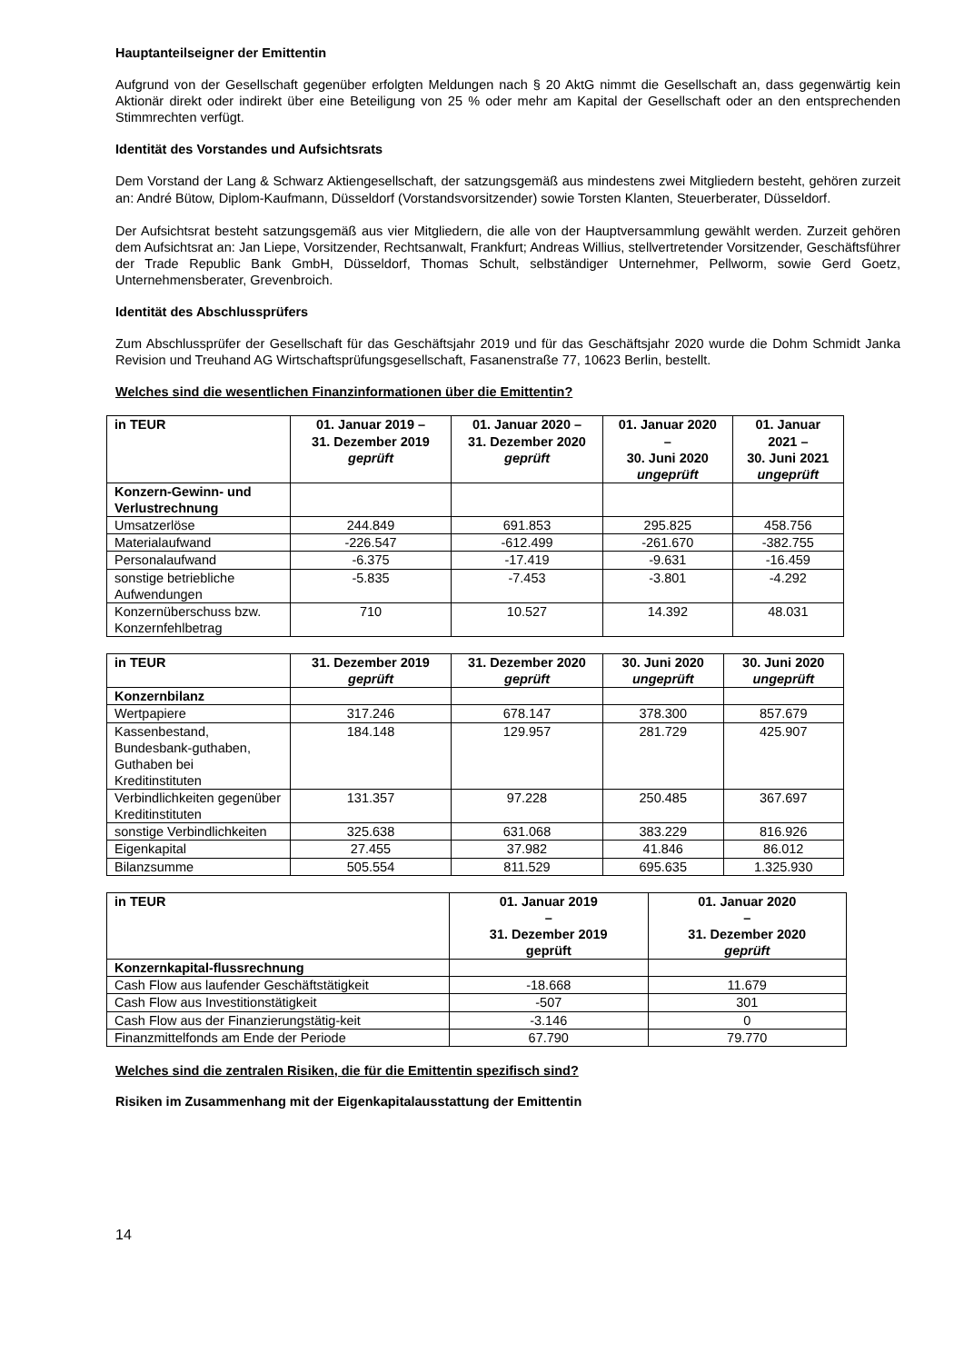Hauptanteilseigner der Emittentin
Aufgrund von der Gesellschaft gegenüber erfolgten Meldungen nach § 20 AktG nimmt die Gesellschaft an, dass gegenwärtig kein Aktionär direkt oder indirekt über eine Beteiligung von 25 % oder mehr am Kapital der Gesellschaft oder an den entsprechenden Stimmrechten verfügt.
Identität des Vorstandes und Aufsichtsrats
Dem Vorstand der Lang & Schwarz Aktiengesellschaft, der satzungsgemäß aus mindestens zwei Mitgliedern besteht, gehören zurzeit an: André Bütow, Diplom-Kaufmann, Düsseldorf (Vorstandsvorsitzender) sowie Torsten Klanten, Steuerberater, Düsseldorf.
Der Aufsichtsrat besteht satzungsgemäß aus vier Mitgliedern, die alle von der Hauptversammlung gewählt werden. Zurzeit gehören dem Aufsichtsrat an: Jan Liepe, Vorsitzender, Rechtsanwalt, Frankfurt; Andreas Willius, stellvertretender Vorsitzender, Geschäftsführer der Trade Republic Bank GmbH, Düsseldorf, Thomas Schult, selbständiger Unternehmer, Pellworm, sowie Gerd Goetz, Unternehmensberater, Grevenbroich.
Identität des Abschlussprüfers
Zum Abschlussprüfer der Gesellschaft für das Geschäftsjahr 2019 und für das Geschäftsjahr 2020 wurde die Dohm Schmidt Janka Revision und Treuhand AG Wirtschaftsprüfungsgesellschaft, Fasanenstraße 77, 10623 Berlin, bestellt.
Welches sind die wesentlichen Finanzinformationen über die Emittentin?
| in TEUR | 01. Januar 2019 – 31. Dezember 2019 geprüft | 01. Januar 2020 – 31. Dezember 2020 geprüft | 01. Januar 2020 – 30. Juni 2020 ungeprüft | 01. Januar 2021 – 30. Juni 2021 ungeprüft |
| --- | --- | --- | --- | --- |
| Konzern-Gewinn- und Verlustrechnung | | | | |
| Umsatzerlöse | 244.849 | 691.853 | 295.825 | 458.756 |
| Materialaufwand | -226.547 | -612.499 | -261.670 | -382.755 |
| Personalaufwand | -6.375 | -17.419 | -9.631 | -16.459 |
| sonstige betriebliche Aufwendungen | -5.835 | -7.453 | -3.801 | -4.292 |
| Konzernüberschuss bzw. Konzernfehlbetrag | 710 | 10.527 | 14.392 | 48.031 |
| in TEUR | 31. Dezember 2019 geprüft | 31. Dezember 2020 geprüft | 30. Juni 2020 ungeprüft | 30. Juni 2020 ungeprüft |
| --- | --- | --- | --- | --- |
| Konzernbilanz | | | | |
| Wertpapiere | 317.246 | 678.147 | 378.300 | 857.679 |
| Kassenbestand, Bundesbank-guthaben, Guthaben bei Kreditinstituten | 184.148 | 129.957 | 281.729 | 425.907 |
| Verbindlichkeiten gegenüber Kreditinstituten | 131.357 | 97.228 | 250.485 | 367.697 |
| sonstige Verbindlichkeiten | 325.638 | 631.068 | 383.229 | 816.926 |
| Eigenkapital | 27.455 | 37.982 | 41.846 | 86.012 |
| Bilanzsumme | 505.554 | 811.529 | 695.635 | 1.325.930 |
| in TEUR | 01. Januar 2019 – 31. Dezember 2019 geprüft | 01. Januar 2020 – 31. Dezember 2020 geprüft |
| --- | --- | --- |
| Konzernkapital-flussrechnung | | |
| Cash Flow aus laufender Geschäftstätigkeit | -18.668 | 11.679 |
| Cash Flow aus Investitionstätigkeit | -507 | 301 |
| Cash Flow aus der Finanzierungstätig-keit | -3.146 | 0 |
| Finanzmittelfonds am Ende der Periode | 67.790 | 79.770 |
Welches sind die zentralen Risiken, die für die Emittentin spezifisch sind?
Risiken im Zusammenhang mit der Eigenkapitalausstattung der Emittentin
14